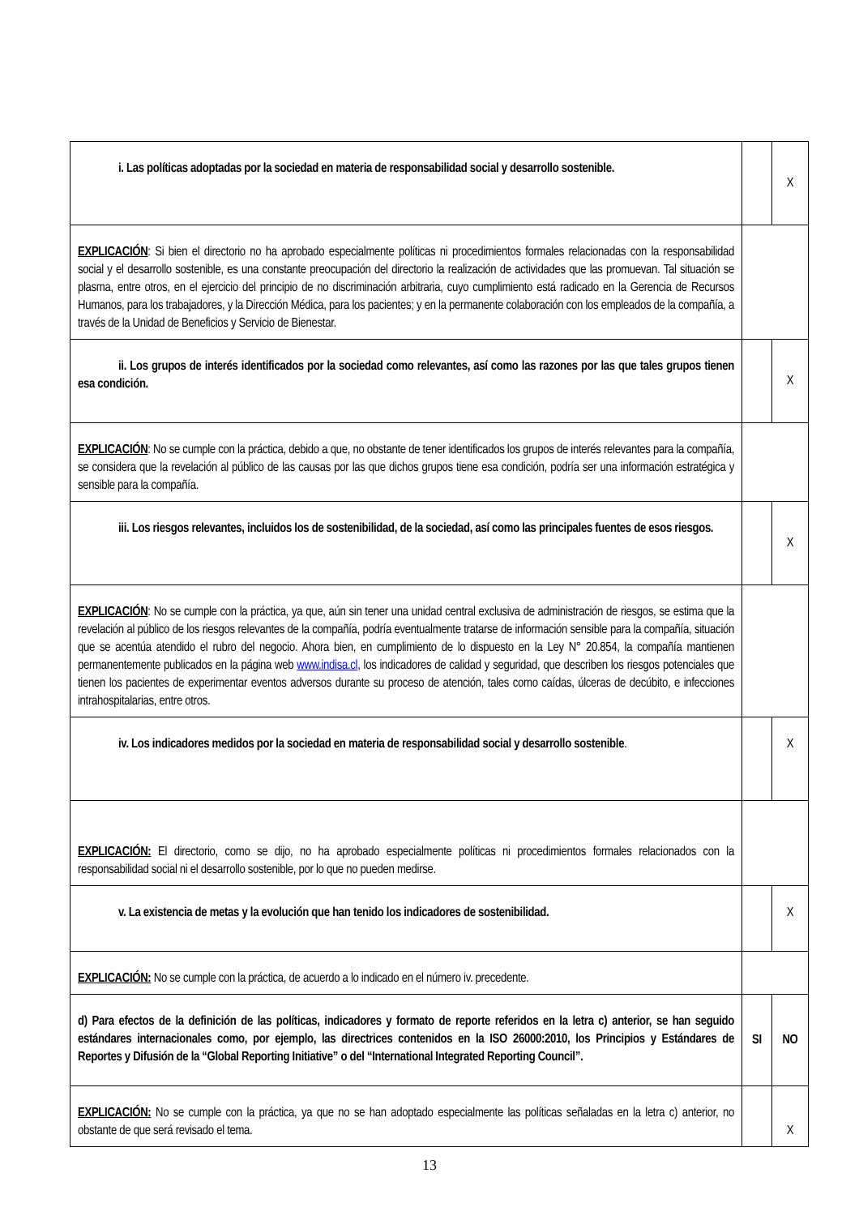| i. Las políticas adoptadas por la sociedad en materia de responsabilidad social y desarrollo sostenible. | | X |
| EXPLICACIÓN : Si bien el directorio no ha aprobado especialmente políticas ni procedimientos formales relacionadas con la responsabilidad social y el desarrollo sostenible, es una constante preocupación del directorio la realización de actividades que las promuevan. Tal situación se plasma, entre otros, en el ejercicio del principio de no discriminación arbitraria, cuyo cumplimiento está radicado en la Gerencia de Recursos Humanos, para los trabajadores, y la Dirección Médica, para los pacientes; y en la permanente colaboración con los empleados de la compañía, a través de la Unidad de Beneficios y Servicio de Bienestar. | | |
| ii. Los grupos de interés identificados por la sociedad como relevantes, así como las razones por las que tales grupos tienen esa condición. | | X |
| EXPLICACIÓN : No se cumple con la práctica, debido a que, no obstante de tener identificados los grupos de interés relevantes para la compañía, se considera que la revelación al público de las causas por las que dichos grupos tiene esa condición, podría ser una información estratégica y sensible para la compañía. | | |
| iii. Los riesgos relevantes, incluidos los de sostenibilidad, de la sociedad, así como las principales fuentes de esos riesgos. | | X |
| EXPLICACIÓN : No se cumple con la práctica, ya que, aún sin tener una unidad central exclusiva de administración de riesgos, se estima que la revelación al público de los riesgos relevantes de la compañía, podría eventualmente tratarse de información sensible para la compañía, situación que se acentúa atendido el rubro del negocio. Ahora bien, en cumplimiento de lo dispuesto en la Ley N° 20.854, la compañía mantienen permanentemente publicados en la página web www.indisa.cl , los indicadores de calidad y seguridad, que describen los riesgos potenciales que tienen los pacientes de experimentar eventos adversos durante su proceso de atención, tales como caídas, úlceras de decúbito, e infecciones intrahospitalarias, entre otros. | | |
| iv. Los indicadores medidos por la sociedad en materia de responsabilidad social y desarrollo sostenible . | | X |
| EXPLICACIÓN: El directorio, como se dijo, no ha aprobado especialmente políticas ni procedimientos formales relacionados con la responsabilidad social ni el desarrollo sostenible, por lo que no pueden medirse. | | |
| v. La existencia de metas y la evolución que han tenido los indicadores de sostenibilidad. | | X |
| EXPLICACIÓN: No se cumple con la práctica, de acuerdo a lo indicado en el número iv. precedente. | | |
| d) Para efectos de la definición de las políticas, indicadores y formato de reporte referidos en la letra c) anterior, se han seguido estándares internacionales como, por ejemplo, las directrices contenidos en la ISO 26000:2010, los Principios y Estándares de Reportes y Difusión de la “Global Reporting Initiative” o del “International Integrated Reporting Council”. | SI | NO |
| EXPLICACIÓN: No se cumple con la práctica, ya que no se han adoptado especialmente las políticas señaladas en la letra c) anterior, no obstante de que será revisado el tema. | | X |
13